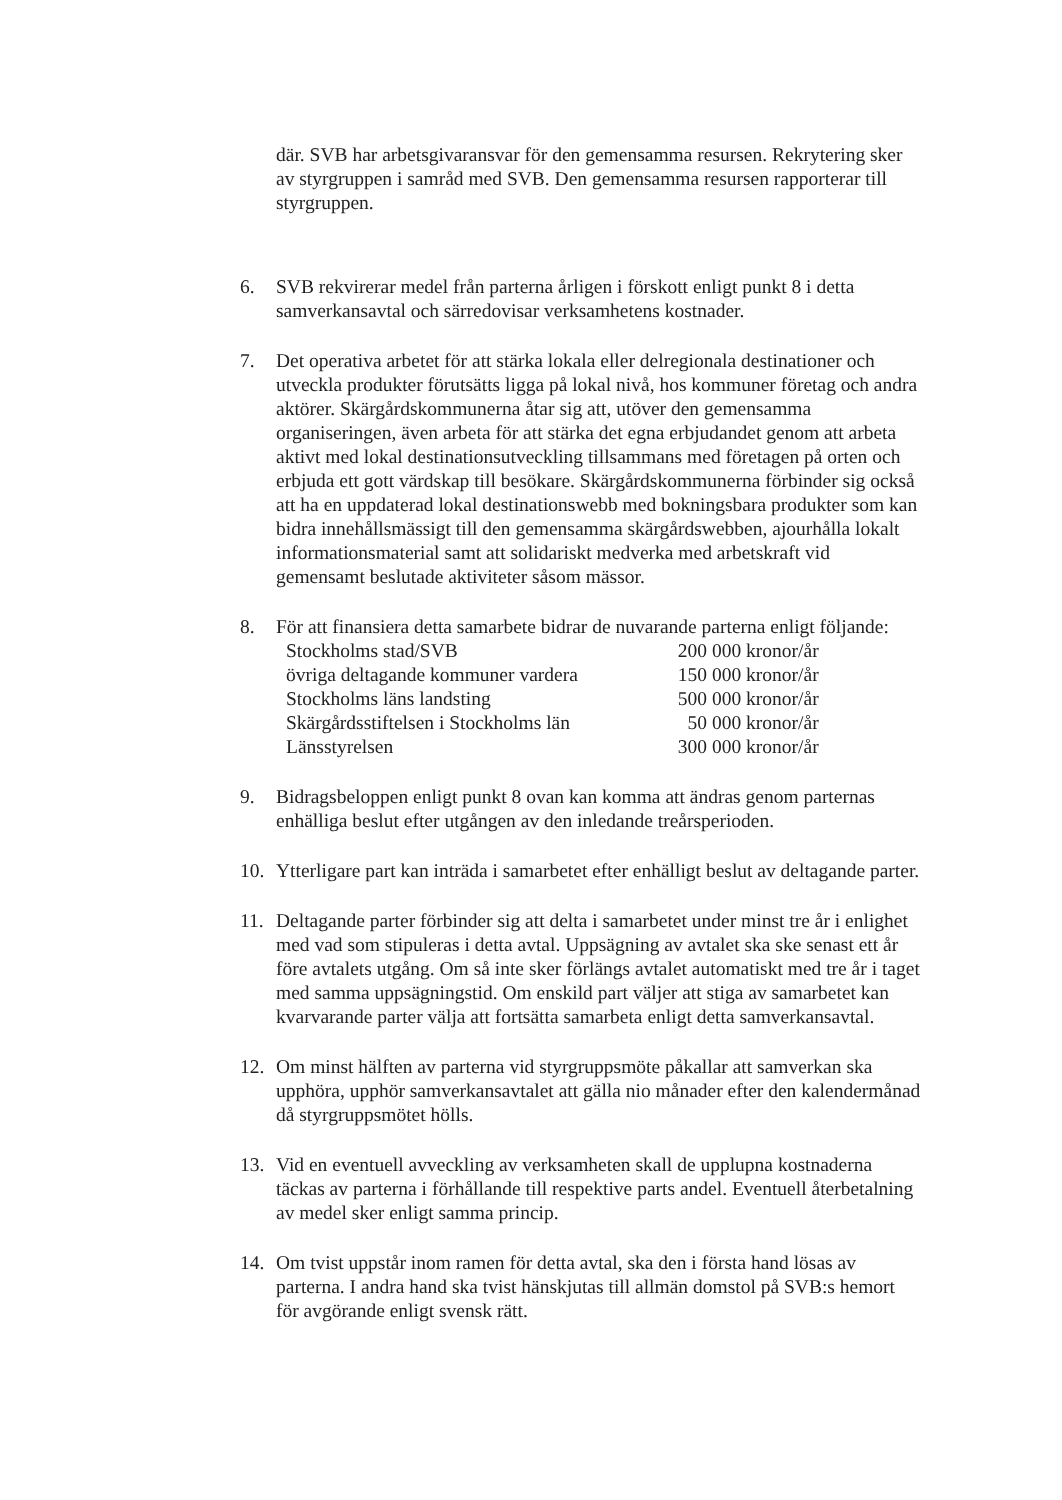där. SVB har arbetsgivaransvar för den gemensamma resursen. Rekrytering sker av styrgruppen i samråd med SVB. Den gemensamma resursen rapporterar till styrgruppen.
6. SVB rekvirerar medel från parterna årligen i förskott enligt punkt 8 i detta samverkansavtal och särredovisar verksamhetens kostnader.
7. Det operativa arbetet för att stärka lokala eller delregionala destinationer och utveckla produkter förutsätts ligga på lokal nivå, hos kommuner företag och andra aktörer. Skärgårdskommunerna åtar sig att, utöver den gemensamma organiseringen, även arbeta för att stärka det egna erbjudandet genom att arbeta aktivt med lokal destinationsutveckling tillsammans med företagen på orten och erbjuda ett gott värdskap till besökare. Skärgårdskommunerna förbinder sig också att ha en uppdaterad lokal destinationswebb med bokningsbara produkter som kan bidra innehållsmässigt till den gemensamma skärgårdswebben, ajourhålla lokalt informationsmaterial samt att solidariskt medverka med arbetskraft vid gemensamt beslutade aktiviteter såsom mässor.
8. För att finansiera detta samarbete bidrar de nuvarande parterna enligt följande:
| Stockholms stad/SVB | 200 000 kronor/år |
| övriga deltagande kommuner vardera | 150 000 kronor/år |
| Stockholms läns landsting | 500 000 kronor/år |
| Skärgårdsstiftelsen i Stockholms län | 50 000 kronor/år |
| Länsstyrelsen | 300 000 kronor/år |
9. Bidragsbeloppen enligt punkt 8 ovan kan komma att ändras genom parternas enhälliga beslut efter utgången av den inledande treårsperioden.
10. Ytterligare part kan inträda i samarbetet efter enhälligt beslut av deltagande parter.
11. Deltagande parter förbinder sig att delta i samarbetet under minst tre år i enlighet med vad som stipuleras i detta avtal. Uppsägning av avtalet ska ske senast ett år före avtalets utgång. Om så inte sker förlängs avtalet automatiskt med tre år i taget med samma uppsägningstid. Om enskild part väljer att stiga av samarbetet kan kvarvarande parter välja att fortsätta samarbeta enligt detta samverkansavtal.
12. Om minst hälften av parterna vid styrgruppsmöte påkallar att samverkan ska upphöra, upphör samverkansavtalet att gälla nio månader efter den kalendermånad då styrgruppsmötet hölls.
13. Vid en eventuell avveckling av verksamheten skall de upplupna kostnaderna täckas av parterna i förhållande till respektive parts andel. Eventuell återbetalning av medel sker enligt samma princip.
14. Om tvist uppstår inom ramen för detta avtal, ska den i första hand lösas av parterna. I andra hand ska tvist hänskjutas till allmän domstol på SVB:s hemort för avgörande enligt svensk rätt.